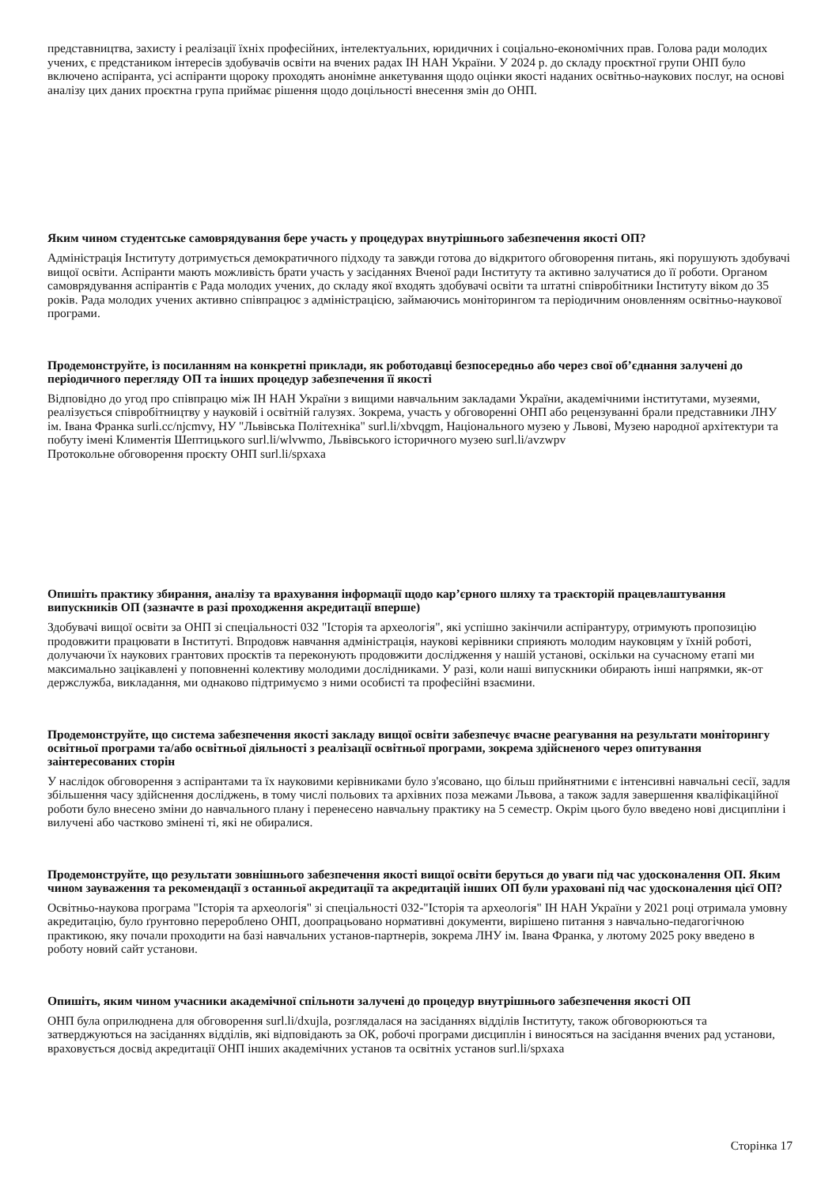представництва, захисту і реалізації їхніх професійних, інтелектуальних, юридичних і соціально-економічних прав. Голова ради молодих учених, є предстаником інтересів здобувачів освіти на вчених радах ІН НАН України. У 2024 р. до складу проєктної групи ОНП було включено аспіранта, усі аспіранти щороку проходять анонімне анкетування щодо оцінки якості наданих освітньо-наукових послуг, на основі аналізу цих даних проєктна група приймає рішення щодо доцільності внесення змін до ОНП.
Яким чином студентське самоврядування бере участь у процедурах внутрішнього забезпечення якості ОП?
Адміністрація Інституту дотримується демократичного підходу та завжди готова до відкритого обговорення питань, які порушують здобувачі вищої освіти. Аспіранти мають можливість брати участь у засіданнях Вченої ради Інституту та активно залучатися до її роботи. Органом самоврядування аспірантів є Рада молодих учених, до складу якої входять здобувачі освіти та штатні співробітники Інституту віком до 35 років. Рада молодих учених активно співпрацює з адміністрацією, займаючись моніторингом та періодичним оновленням освітньо-наукової програми.
Продемонструйте, із посиланням на конкретні приклади, як роботодавці безпосередньо або через свої об’єднання залучені до періодичного перегляду ОП та інших процедур забезпечення її якості
Відповідно до угод про співпрацю між ІН НАН України з вищими навчальним закладами України, академічними інститутами, музеями, реалізується співробітництву у науковій і освітній галузях. Зокрема, участь у обговоренні ОНП або рецензуванні брали представники ЛНУ ім. Івана Франка surli.cc/njcmvy, НУ "Львівська Політехніка" surl.li/xbvqgm, Національного музею у Львові, Музею народної архітектури та побуту імені Климентія Шептицького surl.li/wlvwmo, Львівського історичного музею surl.li/avzwpv
Протокольне обговорення проєкту ОНП surl.li/spxaxa
Опишіть практику збирання, аналізу та врахування інформації щодо кар’єрного шляху та траєкторій працевлаштування випускників ОП (зазначте в разі проходження акредитації вперше)
Здобувачі вищої освіти за ОНП зі спеціальності 032 "Історія та археологія", які успішно закінчили аспірантуру, отримують пропозицію продовжити працювати в Інституті. Впродовж навчання адміністрація, наукові керівники сприяють молодим науковцям у їхній роботі, долучаючи їх наукових грантових проєктів та переконують продовжити дослідження у нашій установі, оскільки на сучасному етапі ми максимально зацікавлені у поповненні колективу молодими дослідниками. У разі, коли наші випускники обирають інші напрямки, як-от держслужба, викладання, ми однаково підтримуємо з ними особисті та професійні взаємини.
Продемонструйте, що система забезпечення якості закладу вищої освіти забезпечує вчасне реагування на результати моніторингу освітньої програми та/або освітньої діяльності з реалізації освітньої програми, зокрема здійсненого через опитування заінтересованих сторін
У наслідок обговорення з аспірантами та їх науковими керівниками було з'ясовано, що більш прийнятними є інтенсивні навчальні сесії, задля збільшення часу здійснення досліджень, в тому числі польових та архівних поза межами Львова, а також задля завершення кваліфікаційної роботи було внесено зміни до навчального плану і перенесено навчальну практику на 5 семестр. Окрім цього було введено нові дисципліни і вилучені або частково змінені ті, які не обиралися.
Продемонструйте, що результати зовнішнього забезпечення якості вищої освіти беруться до уваги під час удосконалення ОП. Яким чином зауваження та рекомендації з останньої акредитації та акредитацій інших ОП були ураховані під час удосконалення цієї ОП?
Освітньо-наукова програма "Історія та археологія" зі спеціальності 032-"Історія та археологія" ІН НАН України у 2021 році отримала умовну акредитацію, було ґрунтовно перероблено ОНП, доопрацьовано нормативні документи, вирішено питання з навчально-педагогічною практикою, яку почали проходити на базі навчальних установ-партнерів, зокрема ЛНУ ім. Івана Франка, у лютому 2025 року введено в роботу новий сайт установи.
Опишіть, яким чином учасники академічної спільноти залучені до процедур внутрішнього забезпечення якості ОП
ОНП була оприлюднена для обговорення surl.li/dxujla, розглядалася на засіданнях відділів Інституту, також обговорюються та затверджуються на засіданнях відділів, які відповідають за ОК, робочі програми дисциплін і виносяться на засідання вчених рад установи, враховується досвід акредитації ОНП інших академічних установ та освітніх установ surl.li/spxaxa
Сторінка 17